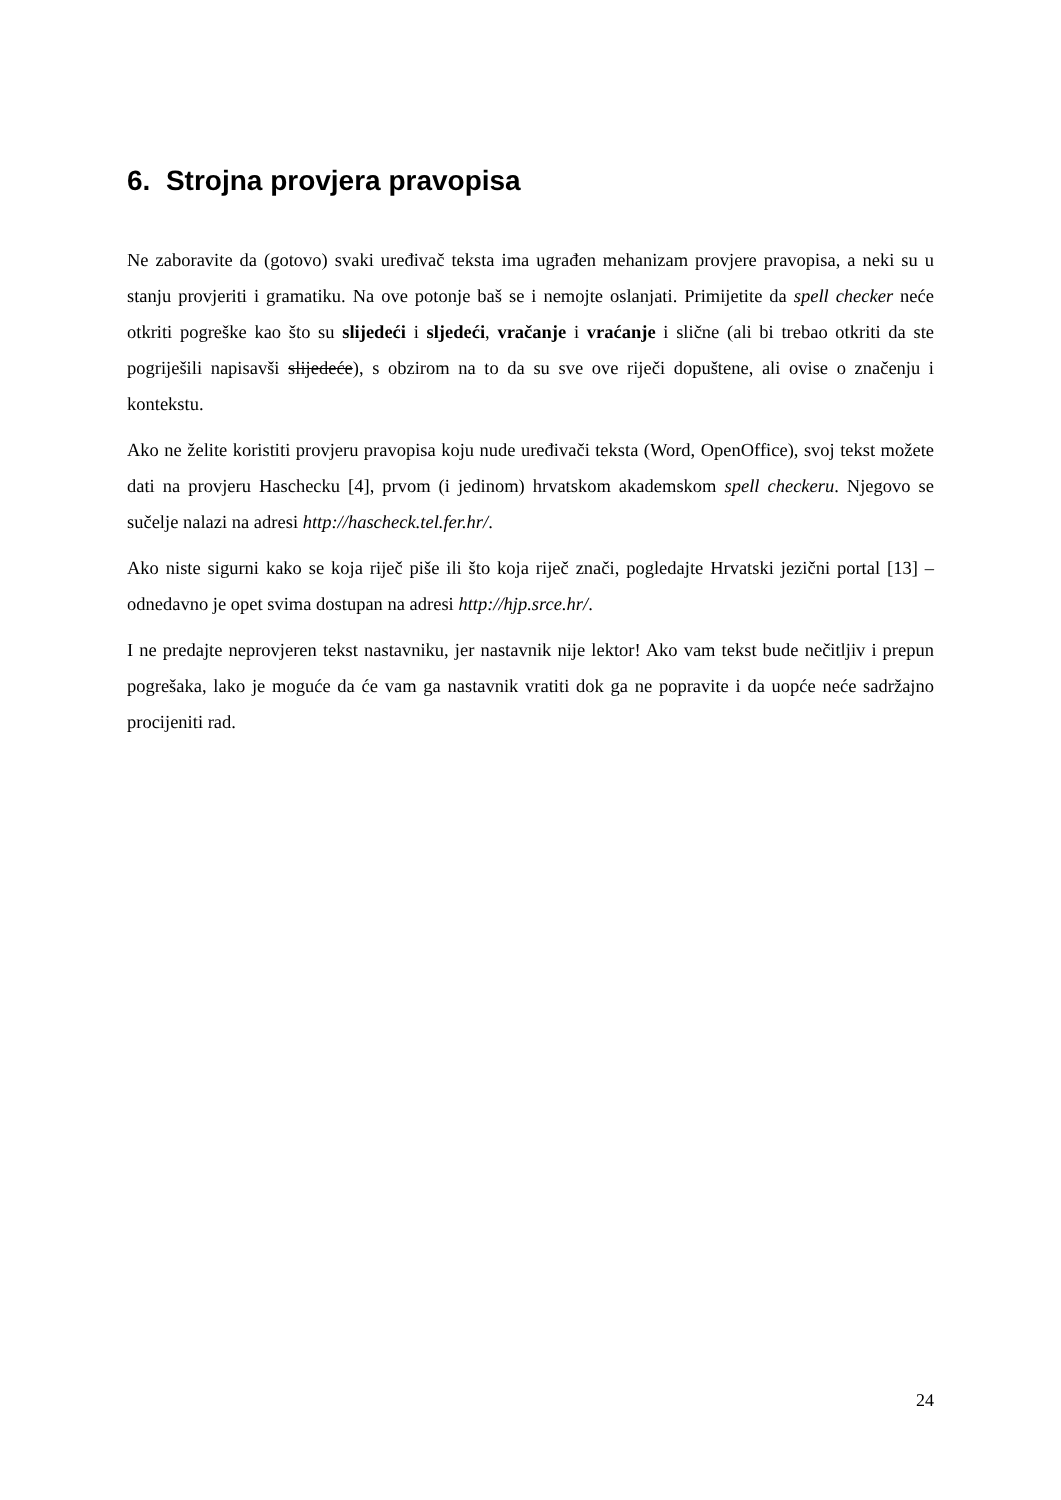6. Strojna provjera pravopisa
Ne zaboravite da (gotovo) svaki uređivač teksta ima ugrađen mehanizam provjere pravopisa, a neki su u stanju provjeriti i gramatiku. Na ove potonje baš se i nemojte oslanjati. Primijetite da spell checker neće otkriti pogreške kao što su slijedeći i sljedeći, vračanje i vraćanje i slične (ali bi trebao otkriti da ste pogriješili napisavši slijedeće), s obzirom na to da su sve ove riječi dopuštene, ali ovise o značenju i kontekstu.
Ako ne želite koristiti provjeru pravopisa koju nude uređivači teksta (Word, OpenOffice), svoj tekst možete dati na provjeru Haschecku [4], prvom (i jedinom) hrvatskom akademskom spell checkeru. Njegovo se sučelje nalazi na adresi http://hascheck.tel.fer.hr/.
Ako niste sigurni kako se koja riječ piše ili što koja riječ znači, pogledajte Hrvatski jezični portal [13] – odnedavno je opet svima dostupan na adresi http://hjp.srce.hr/.
I ne predajte neprovjeren tekst nastavniku, jer nastavnik nije lektor! Ako vam tekst bude nečitljiv i prepun pogrešaka, lako je moguće da će vam ga nastavnik vratiti dok ga ne popravite i da uopće neće sadržajno procijeniti rad.
24